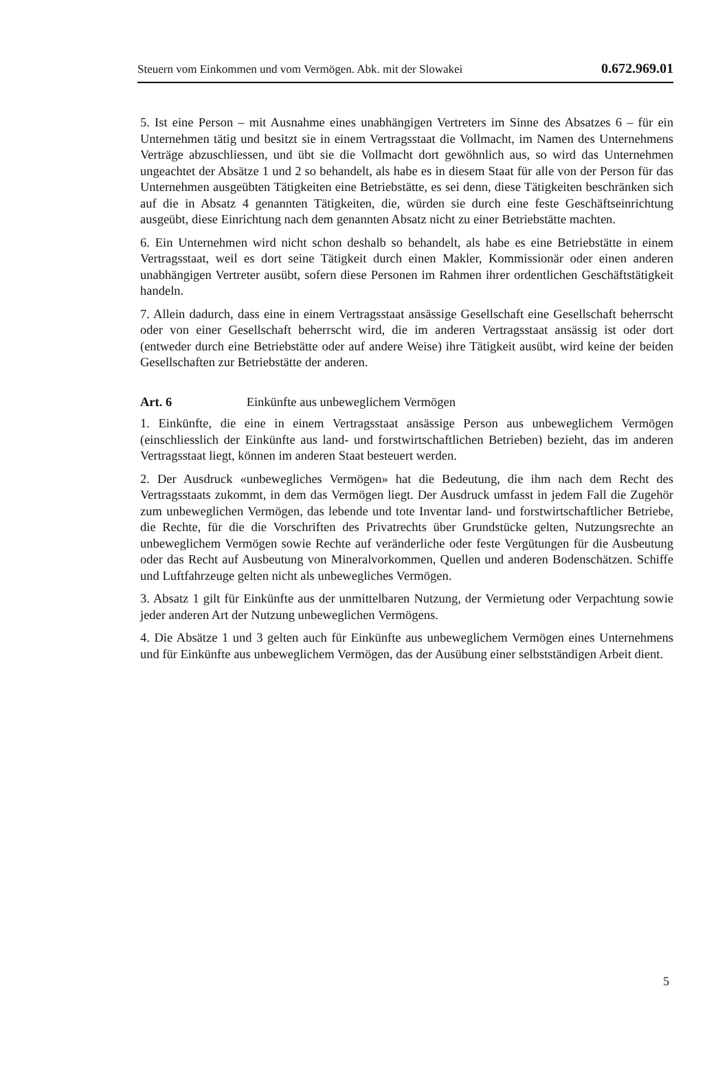Steuern vom Einkommen und vom Vermögen. Abk. mit der Slowakei 0.672.969.01
5. Ist eine Person – mit Ausnahme eines unabhängigen Vertreters im Sinne des Absatzes 6 – für ein Unternehmen tätig und besitzt sie in einem Vertragsstaat die Vollmacht, im Namen des Unternehmens Verträge abzuschliessen, und übt sie die Vollmacht dort gewöhnlich aus, so wird das Unternehmen ungeachtet der Absätze 1 und 2 so behandelt, als habe es in diesem Staat für alle von der Person für das Unternehmen ausgeübten Tätigkeiten eine Betriebstätte, es sei denn, diese Tätigkeiten beschränken sich auf die in Absatz 4 genannten Tätigkeiten, die, würden sie durch eine feste Geschäftseinrichtung ausgeübt, diese Einrichtung nach dem genannten Absatz nicht zu einer Betriebstätte machten.
6. Ein Unternehmen wird nicht schon deshalb so behandelt, als habe es eine Betriebstätte in einem Vertragsstaat, weil es dort seine Tätigkeit durch einen Makler, Kommissionär oder einen anderen unabhängigen Vertreter ausübt, sofern diese Personen im Rahmen ihrer ordentlichen Geschäftstätigkeit handeln.
7. Allein dadurch, dass eine in einem Vertragsstaat ansässige Gesellschaft eine Gesellschaft beherrscht oder von einer Gesellschaft beherrscht wird, die im anderen Vertragsstaat ansässig ist oder dort (entweder durch eine Betriebstätte oder auf andere Weise) ihre Tätigkeit ausübt, wird keine der beiden Gesellschaften zur Betriebstätte der anderen.
Art. 6 Einkünfte aus unbeweglichem Vermögen
1. Einkünfte, die eine in einem Vertragsstaat ansässige Person aus unbeweglichem Vermögen (einschliesslich der Einkünfte aus land- und forstwirtschaftlichen Betrieben) bezieht, das im anderen Vertragsstaat liegt, können im anderen Staat besteuert werden.
2. Der Ausdruck «unbewegliches Vermögen» hat die Bedeutung, die ihm nach dem Recht des Vertragsstaats zukommt, in dem das Vermögen liegt. Der Ausdruck umfasst in jedem Fall die Zugehör zum unbeweglichen Vermögen, das lebende und tote Inventar land- und forstwirtschaftlicher Betriebe, die Rechte, für die die Vorschriften des Privatrechts über Grundstücke gelten, Nutzungsrechte an unbeweglichem Vermögen sowie Rechte auf veränderliche oder feste Vergütungen für die Ausbeutung oder das Recht auf Ausbeutung von Mineralvorkommen, Quellen und anderen Bodenschätzen. Schiffe und Luftfahrzeuge gelten nicht als unbewegliches Vermögen.
3. Absatz 1 gilt für Einkünfte aus der unmittelbaren Nutzung, der Vermietung oder Verpachtung sowie jeder anderen Art der Nutzung unbeweglichen Vermögens.
4. Die Absätze 1 und 3 gelten auch für Einkünfte aus unbeweglichem Vermögen eines Unternehmens und für Einkünfte aus unbeweglichem Vermögen, das der Ausübung einer selbstständigen Arbeit dient.
5